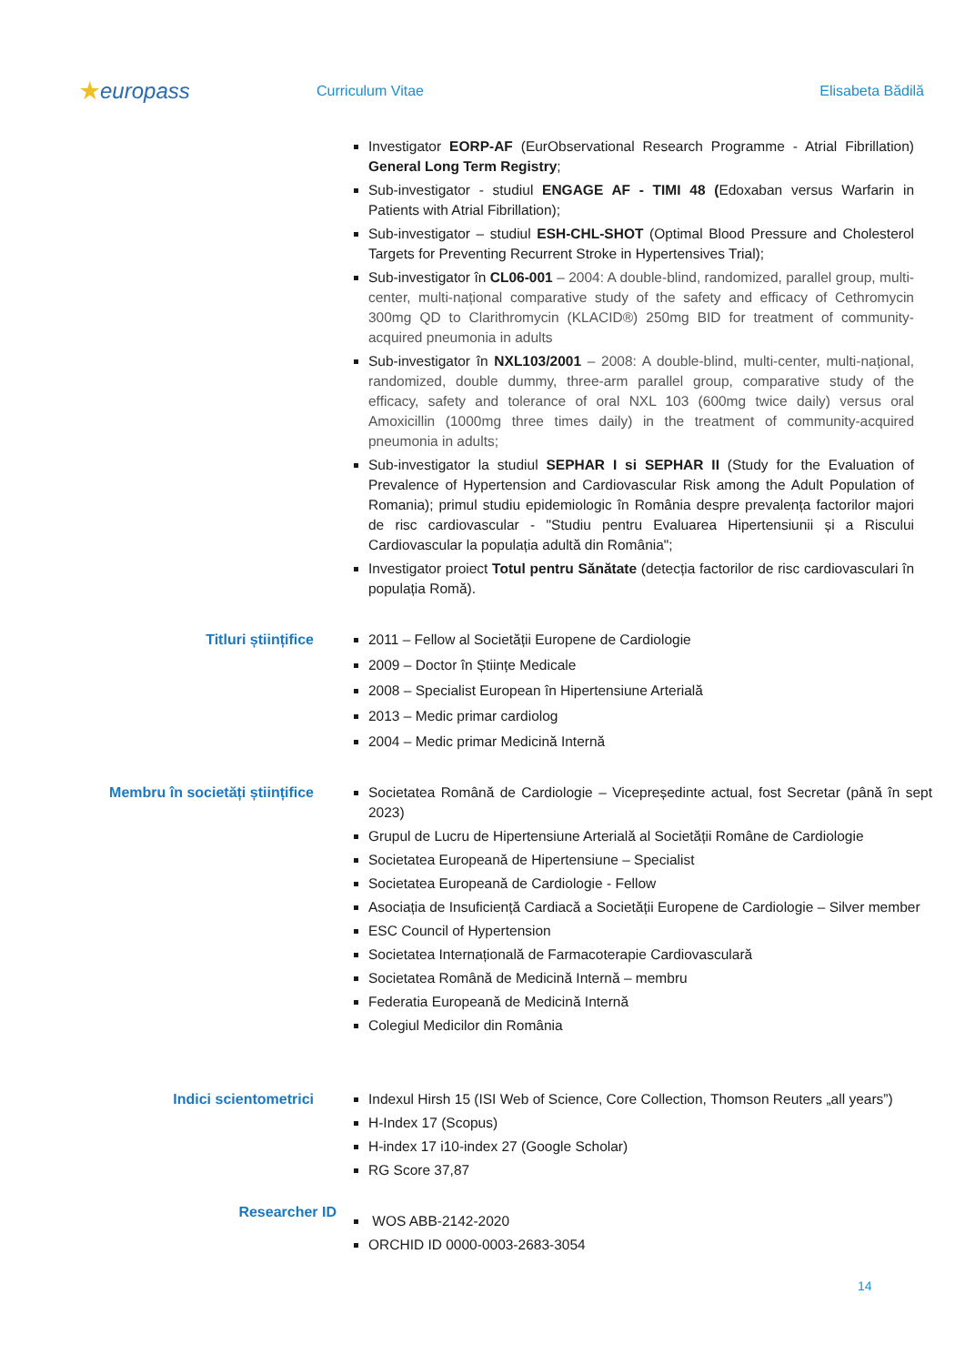★europass
Curriculum Vitae Elisabeta Bădilă
Investigator EORP-AF (EurObservational Research Programme - Atrial Fibrillation) General Long Term Registry;
Sub-investigator - studiul ENGAGE AF - TIMI 48 (Edoxaban versus Warfarin in Patients with Atrial Fibrillation);
Sub-investigator – studiul ESH-CHL-SHOT (Optimal Blood Pressure and Cholesterol Targets for Preventing Recurrent Stroke in Hypertensives Trial);
Sub-investigator în CL06-001 – 2004: A double-blind, randomized, parallel group, multi-center, multi-național comparative study of the safety and efficacy of Cethromycin 300mg QD to Clarithromycin (KLACID®) 250mg BID for treatment of community-acquired pneumonia in adults
Sub-investigator în NXL103/2001 – 2008: A double-blind, multi-center, multi-național, randomized, double dummy, three-arm parallel group, comparative study of the efficacy, safety and tolerance of oral NXL 103 (600mg twice daily) versus oral Amoxicillin (1000mg three times daily) in the treatment of community-acquired pneumonia in adults;
Sub-investigator la studiul SEPHAR I si SEPHAR II (Study for the Evaluation of Prevalence of Hypertension and Cardiovascular Risk among the Adult Population of Romania); primul studiu epidemiologic în România despre prevalența factorilor majori de risc cardiovascular - "Studiu pentru Evaluarea Hipertensiunii și a Riscului Cardiovascular la populația adultă din România";
Investigator proiect Totul pentru Sănătate (detecția factorilor de risc cardiovasculari în populația Romă).
Titluri științifice
2011 – Fellow al Societății Europene de Cardiologie
2009 – Doctor în Științe Medicale
2008 – Specialist European în Hipertensiune Arterială
2013 – Medic primar cardiolog
2004 – Medic primar Medicină Internă
Membru în societăți științifice
Societatea Română de Cardiologie – Vicepreședinte actual, fost Secretar (până în sept 2023)
Grupul de Lucru de Hipertensiune Arterială al Societății Române de Cardiologie
Societatea Europeană de Hipertensiune – Specialist
Societatea Europeană de Cardiologie - Fellow
Asociația de Insuficiență Cardiacă a Societății Europene de Cardiologie – Silver member
ESC Council of Hypertension
Societatea Internațională de Farmacoterapie Cardiovasculară
Societatea Română de Medicină Internă – membru
Federatia Europeană de Medicină Internă
Colegiul Medicilor din România
Indici scientometrici
Indexul Hirsh 15 (ISI Web of Science, Core Collection, Thomson Reuters „all years”)
H-Index 17 (Scopus)
H-index 17 i10-index 27 (Google Scholar)
RG Score 37,87
Researcher ID
WOS ABB-2142-2020
ORCHID ID 0000-0003-2683-3054
14